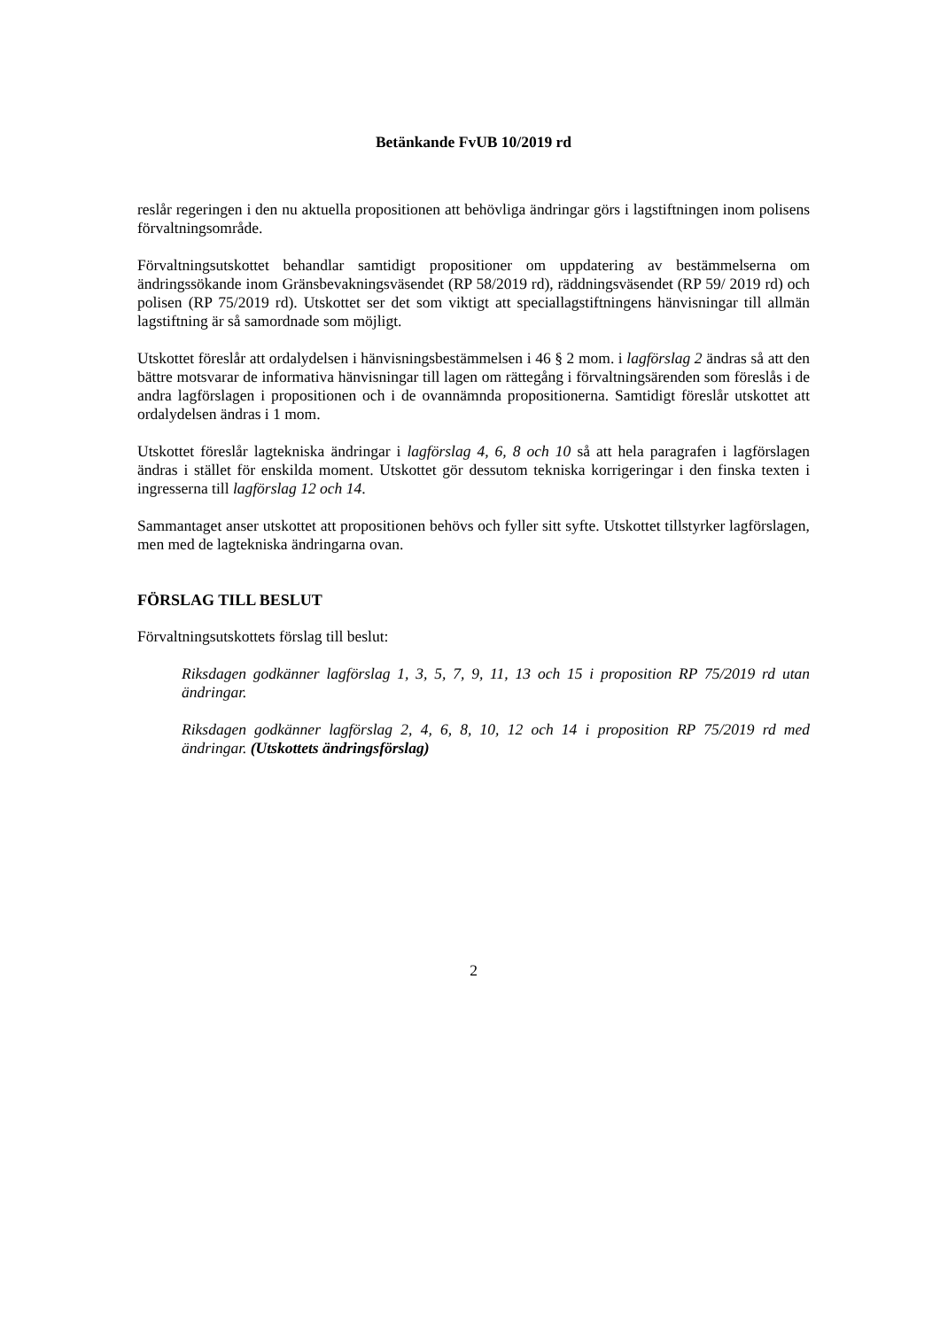Betänkande FvUB 10/2019 rd
reslår regeringen i den nu aktuella propositionen att behövliga ändringar görs i lagstiftningen inom polisens förvaltningsområde.
Förvaltningsutskottet behandlar samtidigt propositioner om uppdatering av bestämmelserna om ändringssökande inom Gränsbevakningsväsendet (RP 58/2019 rd), räddningsväsendet (RP 59/ 2019 rd) och polisen (RP 75/2019 rd). Utskottet ser det som viktigt att speciallagstiftningens hänvisningar till allmän lagstiftning är så samordnade som möjligt.
Utskottet föreslår att ordalydelsen i hänvisningsbestämmelsen i 46 § 2 mom. i lagförslag 2 ändras så att den bättre motsvarar de informativa hänvisningar till lagen om rättegång i förvaltningsärenden som föreslås i de andra lagförslagen i propositionen och i de ovannämnda propositionerna. Samtidigt föreslår utskottet att ordalydelsen ändras i 1 mom.
Utskottet föreslår lagtekniska ändringar i lagförslag 4, 6, 8 och 10 så att hela paragrafen i lagförslagen ändras i stället för enskilda moment. Utskottet gör dessutom tekniska korrigeringar i den finska texten i ingresserna till lagförslag 12 och 14.
Sammantaget anser utskottet att propositionen behövs och fyller sitt syfte. Utskottet tillstyrker lagförslagen, men med de lagtekniska ändringarna ovan.
FÖRSLAG TILL BESLUT
Förvaltningsutskottets förslag till beslut:
Riksdagen godkänner lagförslag 1, 3, 5, 7, 9, 11, 13 och 15 i proposition RP 75/2019 rd utan ändringar.
Riksdagen godkänner lagförslag 2, 4, 6, 8, 10, 12 och 14 i proposition RP 75/2019 rd med ändringar. (Utskottets ändringsförslag)
2